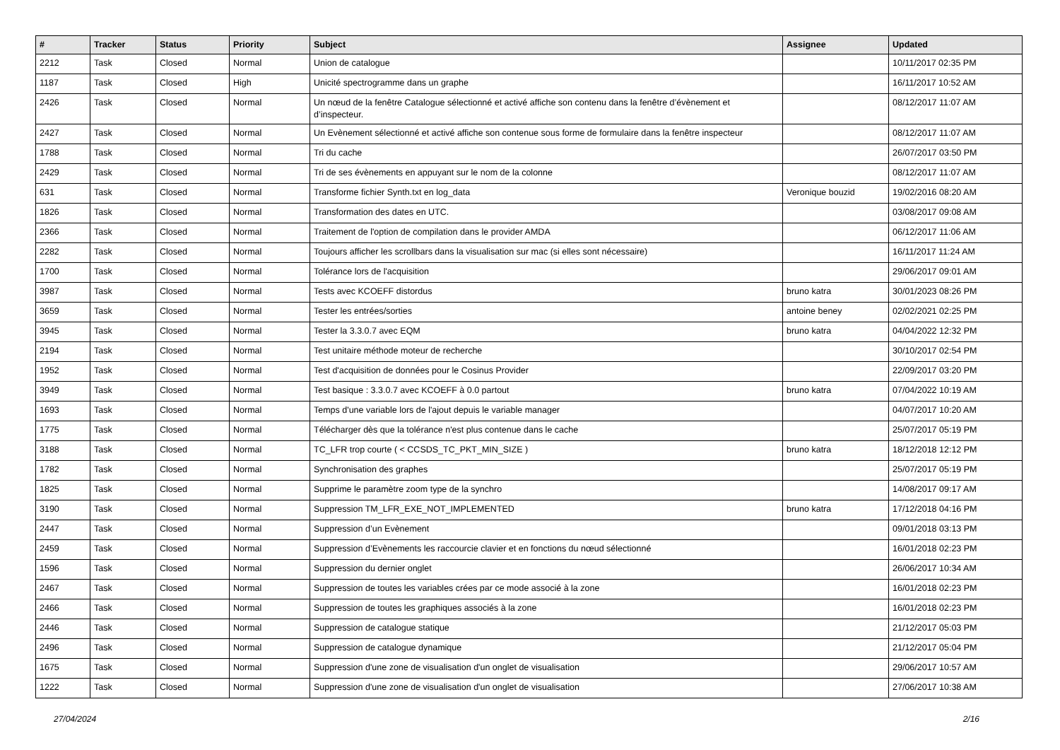| # | Tracker | Status | Priority | Subject | Assignee | Updated |
| --- | --- | --- | --- | --- | --- | --- |
| 2212 | Task | Closed | Normal | Union de catalogue | | 10/11/2017 02:35 PM |
| 1187 | Task | Closed | High | Unicité spectrogramme dans un graphe | | 16/11/2017 10:52 AM |
| 2426 | Task | Closed | Normal | Un nœud de la fenêtre Catalogue sélectionné et activé affiche son contenu dans la fenêtre d’évènement et d’inspecteur. | | 08/12/2017 11:07 AM |
| 2427 | Task | Closed | Normal | Un Evènement sélectionné et activé affiche son contenue sous forme de formulaire dans la fenêtre inspecteur | | 08/12/2017 11:07 AM |
| 1788 | Task | Closed | Normal | Tri du cache | | 26/07/2017 03:50 PM |
| 2429 | Task | Closed | Normal | Tri de ses évènements en appuyant sur le nom de la colonne | | 08/12/2017 11:07 AM |
| 631 | Task | Closed | Normal | Transforme fichier Synth.txt en log_data | Veronique bouzid | 19/02/2016 08:20 AM |
| 1826 | Task | Closed | Normal | Transformation des dates en UTC. | | 03/08/2017 09:08 AM |
| 2366 | Task | Closed | Normal | Traitement de l'option de compilation dans le provider AMDA | | 06/12/2017 11:06 AM |
| 2282 | Task | Closed | Normal | Toujours afficher les scrollbars dans la visualisation sur mac (si elles sont nécessaire) | | 16/11/2017 11:24 AM |
| 1700 | Task | Closed | Normal | Tolérance lors de l'acquisition | | 29/06/2017 09:01 AM |
| 3987 | Task | Closed | Normal | Tests avec KCOEFF distordus | bruno katra | 30/01/2023 08:26 PM |
| 3659 | Task | Closed | Normal | Tester les entrées/sorties | antoine beney | 02/02/2021 02:25 PM |
| 3945 | Task | Closed | Normal | Tester la 3.3.0.7 avec EQM | bruno katra | 04/04/2022 12:32 PM |
| 2194 | Task | Closed | Normal | Test unitaire méthode moteur de recherche | | 30/10/2017 02:54 PM |
| 1952 | Task | Closed | Normal | Test d'acquisition de données pour le Cosinus Provider | | 22/09/2017 03:20 PM |
| 3949 | Task | Closed | Normal | Test basique : 3.3.0.7 avec KCOEFF à 0.0 partout | bruno katra | 07/04/2022 10:19 AM |
| 1693 | Task | Closed | Normal | Temps d'une variable lors de l'ajout depuis le variable manager | | 04/07/2017 10:20 AM |
| 1775 | Task | Closed | Normal | Télécharger dès que la tolérance n'est plus contenue dans le cache | | 25/07/2017 05:19 PM |
| 3188 | Task | Closed | Normal | TC_LFR trop courte ( < CCSDS_TC_PKT_MIN_SIZE ) | bruno katra | 18/12/2018 12:12 PM |
| 1782 | Task | Closed | Normal | Synchronisation des graphes | | 25/07/2017 05:19 PM |
| 1825 | Task | Closed | Normal | Supprime le paramètre zoom type de la synchro | | 14/08/2017 09:17 AM |
| 3190 | Task | Closed | Normal | Suppression TM_LFR_EXE_NOT_IMPLEMENTED | bruno katra | 17/12/2018 04:16 PM |
| 2447 | Task | Closed | Normal | Suppression d’un Evènement | | 09/01/2018 03:13 PM |
| 2459 | Task | Closed | Normal | Suppression d’Evènements les raccourcie clavier et en fonctions du nœud sélectionné | | 16/01/2018 02:23 PM |
| 1596 | Task | Closed | Normal | Suppression du dernier onglet | | 26/06/2017 10:34 AM |
| 2467 | Task | Closed | Normal | Suppression de toutes les variables crées par ce mode associé à la zone | | 16/01/2018 02:23 PM |
| 2466 | Task | Closed | Normal | Suppression de toutes les graphiques associés à la zone | | 16/01/2018 02:23 PM |
| 2446 | Task | Closed | Normal | Suppression de catalogue statique | | 21/12/2017 05:03 PM |
| 2496 | Task | Closed | Normal | Suppression de catalogue dynamique | | 21/12/2017 05:04 PM |
| 1675 | Task | Closed | Normal | Suppression d'une zone de visualisation d'un onglet de visualisation | | 29/06/2017 10:57 AM |
| 1222 | Task | Closed | Normal | Suppression d'une zone de visualisation d'un onglet de visualisation | | 27/06/2017 10:38 AM |
27/04/2024 2/16